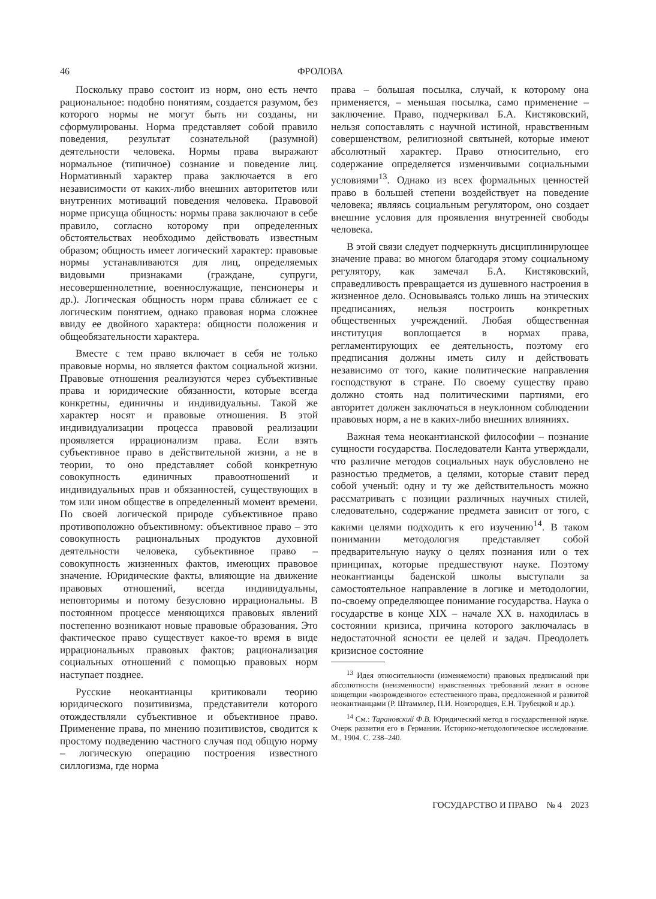46 ФРОЛОВА
Поскольку право состоит из норм, оно есть нечто рациональное: подобно понятиям, создается разумом, без которого нормы не могут быть ни созданы, ни сформулированы. Норма представляет собой правило поведения, результат сознательной (разумной) деятельности человека. Нормы права выражают нормальное (типичное) сознание и поведение лиц. Нормативный характер права заключается в его независимости от каких-либо внешних авторитетов или внутренних мотиваций поведения человека. Правовой норме присуща общность: нормы права заключают в себе правило, согласно которому при определенных обстоятельствах необходимо действовать известным образом; общность имеет логический характер: правовые нормы устанавливаются для лиц, определяемых видовыми признаками (граждане, супруги, несовершеннолетние, военнослужащие, пенсионеры и др.). Логическая общность норм права сближает ее с логическим понятием, однако правовая норма сложнее ввиду ее двойного характера: общности положения и общеобязательности характера.
Вместе с тем право включает в себя не только правовые нормы, но является фактом социальной жизни. Правовые отношения реализуются через субъективные права и юридические обязанности, которые всегда конкретны, единичны и индивидуальны. Такой же характер носят и правовые отношения. В этой индивидуализации процесса правовой реализации проявляется иррационализм права. Если взять субъективное право в действительной жизни, а не в теории, то оно представляет собой конкретную совокупность единичных правоотношений и индивидуальных прав и обязанностей, существующих в том или ином обществе в определенный момент времени. По своей логической природе субъективное право противоположно объективному: объективное право – это совокупность рациональных продуктов духовной деятельности человека, субъективное право – совокупность жизненных фактов, имеющих правовое значение. Юридические факты, влияющие на движение правовых отношений, всегда индивидуальны, неповторимы и потому безусловно иррациональны. В постоянном процессе меняющихся правовых явлений постепенно возникают новые правовые образования. Это фактическое право существует какое-то время в виде иррациональных правовых фактов; рационализация социальных отношений с помощью правовых норм наступает позднее.
Русские неокантианцы критиковали теорию юридического позитивизма, представители которого отождествляли субъективное и объективное право. Применение права, по мнению позитивистов, сводится к простому подведению частного случая под общую норму – логическую операцию построения известного силлогизма, где норма
права – большая посылка, случай, к которому она применяется, – меньшая посылка, само применение – заключение. Право, подчеркивал Б.А. Кистяковский, нельзя сопоставлять с научной истиной, нравственным совершенством, религиозной святыней, которые имеют абсолютный характер. Право относительно, его содержание определяется изменчивыми социальными условиями<sup>13</sup>. Однако из всех формальных ценностей право в большей степени воздействует на поведение человека; являясь социальным регулятором, оно создает внешние условия для проявления внутренней свободы человека.
В этой связи следует подчеркнуть дисциплинирующее значение права: во многом благодаря этому социальному регулятору, как замечал Б.А. Кистяковский, справедливость превращается из душевного настроения в жизненное дело. Основываясь только лишь на этических предписаниях, нельзя построить конкретных общественных учреждений. Любая общественная институция воплощается в нормах права, регламентирующих ее деятельность, поэтому его предписания должны иметь силу и действовать независимо от того, какие политические направления господствуют в стране. По своему существу право должно стоять над политическими партиями, его авторитет должен заключаться в неуклонном соблюдении правовых норм, а не в каких-либо внешних влияниях.
Важная тема неокантианской философии – познание сущности государства. Последователи Канта утверждали, что различие методов социальных наук обусловлено не разностью предметов, а целями, которые ставит перед собой ученый: одну и ту же действительность можно рассматривать с позиции различных научных стилей, следовательно, содержание предмета зависит от того, с какими целями подходить к его изучению<sup>14</sup>. В таком понимании методология представляет собой предварительную науку о целях познания или о тех принципах, которые предшествуют науке. Поэтому неокантианцы баденской школы выступали за самостоятельное направление в логике и методологии, по-своему определяющее понимание государства. Наука о государстве в конце XIX – начале XX в. находилась в состоянии кризиса, причина которого заключалась в недостаточной ясности ее целей и задач. Преодолеть кризисное состояние
<sup>13</sup> Идея относительности (изменяемости) правовых предписаний при абсолютности (неизменности) нравственных требований лежит в основе концепции «возрожденного» естественного права, предложенной и развитой неокантианцами (Р. Штаммлер, П.И. Новгородцев, Е.Н. Трубецкой и др.).
<sup>14</sup> См.: Тарановский Ф.В. Юридический метод в государственной науке. Очерк развития его в Германии. Историко-методологическое исследование. М., 1904. С. 238–240.
ГОСУДАРСТВО И ПРАВО № 4 2023